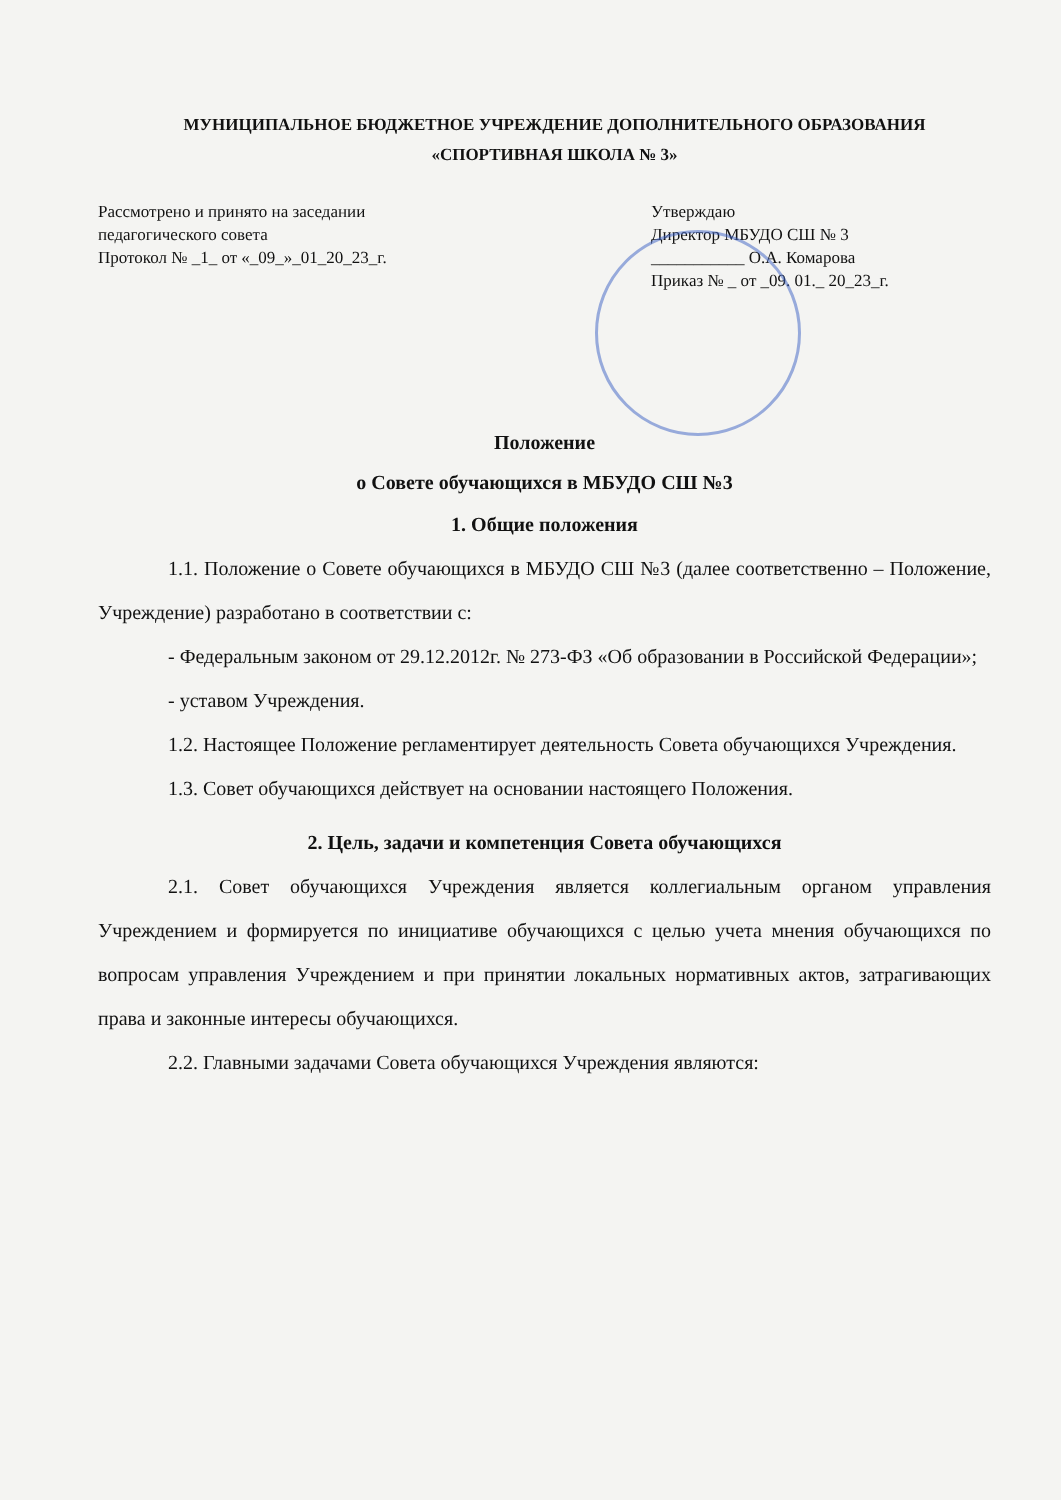МУНИЦИПАЛЬНОЕ БЮДЖЕТНОЕ УЧРЕЖДЕНИЕ ДОПОЛНИТЕЛЬНОГО ОБРАЗОВАНИЯ
«СПОРТИВНАЯ ШКОЛА № 3»
Рассмотрено и принято на заседании
педагогического совета
Протокол № _1_ от «_09_»_01_20_23_г.
Утверждаю
Директор МБУДО СШ № 3
___________ О.А. Комарова
Приказ № _ от _09. 01._ 20_23_г.
Положение
о Совете обучающихся в МБУДО СШ №3
1. Общие положения
1.1. Положение о Совете обучающихся в МБУДО СШ №3 (далее соответственно – Положение, Учреждение) разработано в соответствии с:
- Федеральным законом от 29.12.2012г. № 273-ФЗ «Об образовании в Российской Федерации»;
- уставом Учреждения.
1.2. Настоящее Положение регламентирует деятельность Совета обучающихся Учреждения.
1.3. Совет обучающихся действует на основании настоящего Положения.
2. Цель, задачи и компетенция Совета обучающихся
2.1. Совет обучающихся Учреждения является коллегиальным органом управления Учреждением и формируется по инициативе обучающихся с целью учета мнения обучающихся по вопросам управления Учреждением и при принятии локальных нормативных актов, затрагивающих права и законные интересы обучающихся.
2.2. Главными задачами Совета обучающихся Учреждения являются: